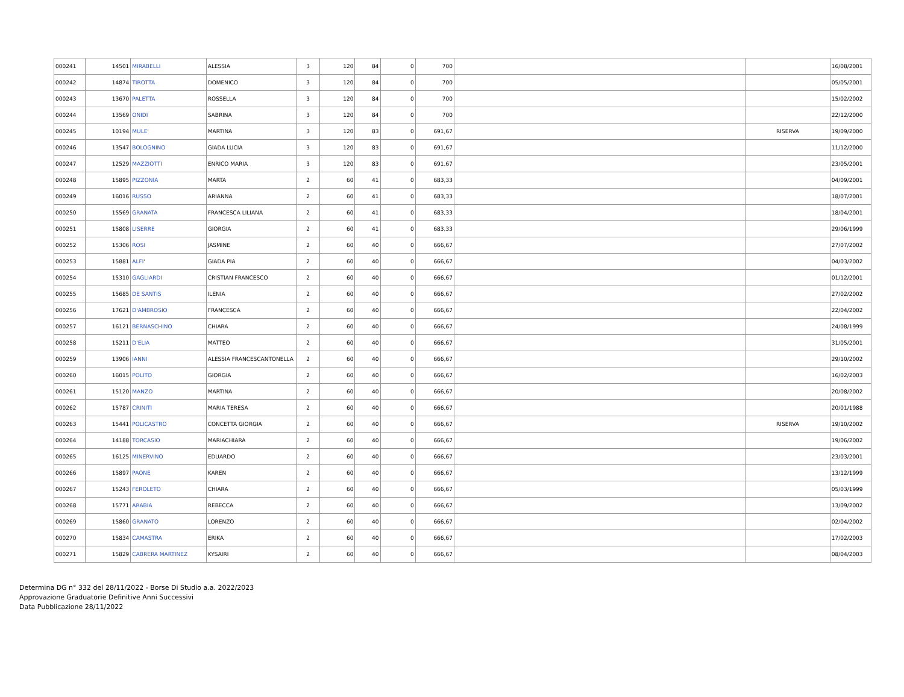| 000241 | 14501 | MIRABELLI | ALESSIA | 3 | 120 | 84 | 0 | 700 | | | 16/08/2001 |
| 000242 | 14874 | TIROTTA | DOMENICO | 3 | 120 | 84 | 0 | 700 | | | 05/05/2001 |
| 000243 | 13670 | PALETTA | ROSSELLA | 3 | 120 | 84 | 0 | 700 | | | 15/02/2002 |
| 000244 | 13569 | ONIDI | SABRINA | 3 | 120 | 84 | 0 | 700 | | | 22/12/2000 |
| 000245 | 10194 | MULE' | MARTINA | 3 | 120 | 83 | 0 | 691,67 | | RISERVA | 19/09/2000 |
| 000246 | 13547 | BOLOGNINO | GIADA LUCIA | 3 | 120 | 83 | 0 | 691,67 | | | 11/12/2000 |
| 000247 | 12529 | MAZZIOTTI | ENRICO MARIA | 3 | 120 | 83 | 0 | 691,67 | | | 23/05/2001 |
| 000248 | 15895 | PIZZONIA | MARTA | 2 | 60 | 41 | 0 | 683,33 | | | 04/09/2001 |
| 000249 | 16016 | RUSSO | ARIANNA | 2 | 60 | 41 | 0 | 683,33 | | | 18/07/2001 |
| 000250 | 15569 | GRANATA | FRANCESCA LILIANA | 2 | 60 | 41 | 0 | 683,33 | | | 18/04/2001 |
| 000251 | 15808 | LISERRE | GIORGIA | 2 | 60 | 41 | 0 | 683,33 | | | 29/06/1999 |
| 000252 | 15306 | ROSI | JASMINE | 2 | 60 | 40 | 0 | 666,67 | | | 27/07/2002 |
| 000253 | 15881 | ALFI' | GIADA PIA | 2 | 60 | 40 | 0 | 666,67 | | | 04/03/2002 |
| 000254 | 15310 | GAGLIARDI | CRISTIAN FRANCESCO | 2 | 60 | 40 | 0 | 666,67 | | | 01/12/2001 |
| 000255 | 15685 | DE SANTIS | ILENIA | 2 | 60 | 40 | 0 | 666,67 | | | 27/02/2002 |
| 000256 | 17621 | D'AMBROSIO | FRANCESCA | 2 | 60 | 40 | 0 | 666,67 | | | 22/04/2002 |
| 000257 | 16121 | BERNASCHINO | CHIARA | 2 | 60 | 40 | 0 | 666,67 | | | 24/08/1999 |
| 000258 | 15211 | D'ELIA | MATTEO | 2 | 60 | 40 | 0 | 666,67 | | | 31/05/2001 |
| 000259 | 13906 | IANNI | ALESSIA FRANCESCANTONELLA | 2 | 60 | 40 | 0 | 666,67 | | | 29/10/2002 |
| 000260 | 16015 | POLITO | GIORGIA | 2 | 60 | 40 | 0 | 666,67 | | | 16/02/2003 |
| 000261 | 15120 | MANZO | MARTINA | 2 | 60 | 40 | 0 | 666,67 | | | 20/08/2002 |
| 000262 | 15787 | CRINITI | MARIA TERESA | 2 | 60 | 40 | 0 | 666,67 | | | 20/01/1988 |
| 000263 | 15441 | POLICASTRO | CONCETTA GIORGIA | 2 | 60 | 40 | 0 | 666,67 | | RISERVA | 19/10/2002 |
| 000264 | 14188 | TORCASIO | MARIACHIARA | 2 | 60 | 40 | 0 | 666,67 | | | 19/06/2002 |
| 000265 | 16125 | MINERVINO | EDUARDO | 2 | 60 | 40 | 0 | 666,67 | | | 23/03/2001 |
| 000266 | 15897 | PAONE | KAREN | 2 | 60 | 40 | 0 | 666,67 | | | 13/12/1999 |
| 000267 | 15243 | FEROLETO | CHIARA | 2 | 60 | 40 | 0 | 666,67 | | | 05/03/1999 |
| 000268 | 15771 | ARABIA | REBECCA | 2 | 60 | 40 | 0 | 666,67 | | | 13/09/2002 |
| 000269 | 15860 | GRANATO | LORENZO | 2 | 60 | 40 | 0 | 666,67 | | | 02/04/2002 |
| 000270 | 15834 | CAMASTRA | ERIKA | 2 | 60 | 40 | 0 | 666,67 | | | 17/02/2003 |
| 000271 | 15829 | CABRERA MARTINEZ | KYSAIRI | 2 | 60 | 40 | 0 | 666,67 | | | 08/04/2003 |
Determina DG n° 332 del 28/11/2022 - Borse Di Studio a.a. 2022/2023
Approvazione Graduatorie Definitive Anni Successivi
Data Pubblicazione 28/11/2022